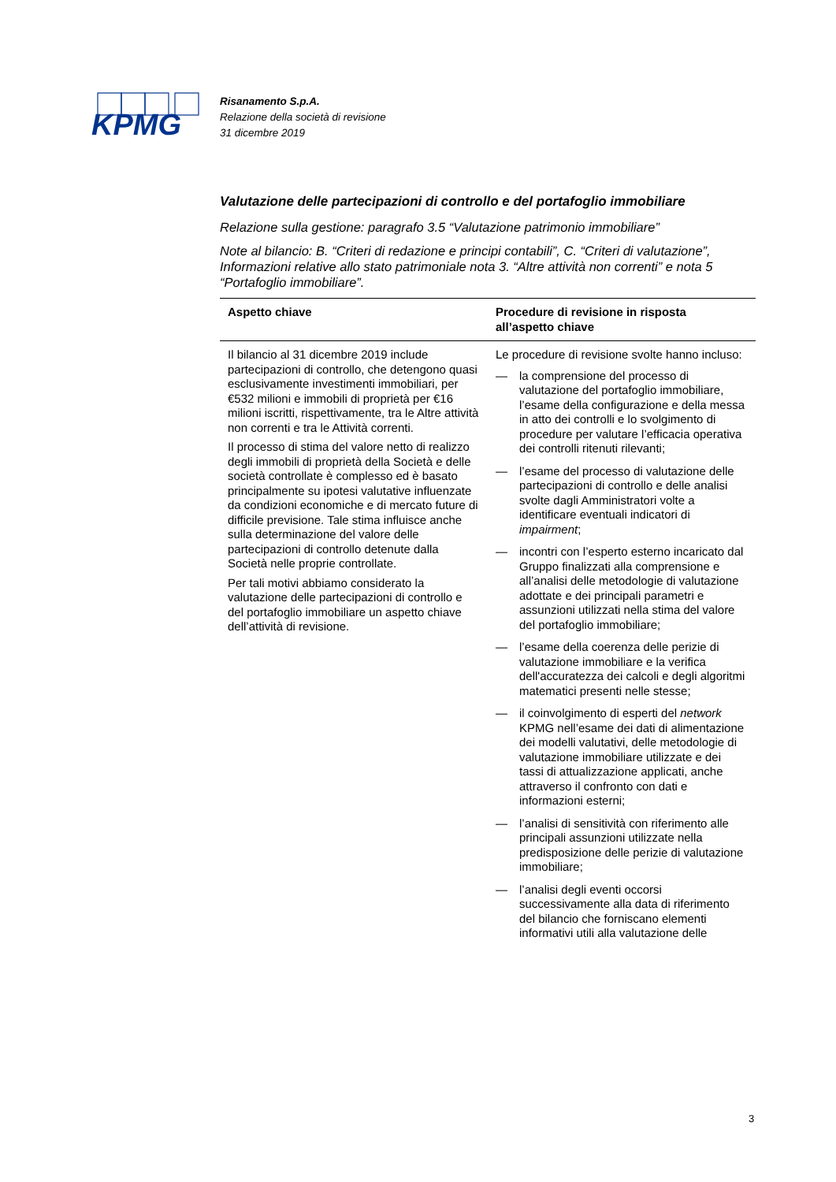KPMG
Risanamento S.p.A.
Relazione della società di revisione
31 dicembre 2019
Valutazione delle partecipazioni di controllo e del portafoglio immobiliare
Relazione sulla gestione: paragrafo 3.5 “Valutazione patrimonio immobiliare”
Note al bilancio: B. “Criteri di redazione e principi contabili”, C. “Criteri di valutazione”, Informazioni relative allo stato patrimoniale nota 3. “Altre attività non correnti” e nota 5 “Portafoglio immobiliare”.
| Aspetto chiave | Procedure di revisione in risposta all’aspetto chiave |
| --- | --- |
| Il bilancio al 31 dicembre 2019 include partecipazioni di controllo, che detengono quasi esclusivamente investimenti immobiliari, per €532 milioni e immobili di proprietà per €16 milioni iscritti, rispettivamente, tra le Altre attività non correnti e tra le Attività correnti. Il processo di stima del valore netto di realizzo degli immobili di proprietà della Società e delle società controllate è complesso ed è basato principalmente su ipotesi valutative influenzate da condizioni economiche e di mercato future di difficile previsione. Tale stima influisce anche sulla determinazione del valore delle partecipazioni di controllo detenute dalla Società nelle proprie controllate. Per tali motivi abbiamo considerato la valutazione delle partecipazioni di controllo e del portafoglio immobiliare un aspetto chiave dell’attività di revisione. | Le procedure di revisione svolte hanno incluso: — la comprensione del processo di valutazione del portafoglio immobiliare, l’esame della configurazione e della messa in atto dei controlli e lo svolgimento di procedure per valutare l’efficacia operativa dei controlli ritenuti rilevanti; — l’esame del processo di valutazione delle partecipazioni di controllo e delle analisi svolte dagli Amministratori volte a identificare eventuali indicatori di impairment ; — incontri con l’esperto esterno incaricato dal Gruppo finalizzati alla comprensione e all’analisi delle metodologie di valutazione adottate e dei principali parametri e assunzioni utilizzati nella stima del valore del portafoglio immobiliare; — l’esame della coerenza delle perizie di valutazione immobiliare e la verifica dell'accuratezza dei calcoli e degli algoritmi matematici presenti nelle stesse; — il coinvolgimento di esperti del network KPMG nell’esame dei dati di alimentazione dei modelli valutativi, delle metodologie di valutazione immobiliare utilizzate e dei tassi di attualizzazione applicati, anche attraverso il confronto con dati e informazioni esterni; — l’analisi di sensitività con riferimento alle principali assunzioni utilizzate nella predisposizione delle perizie di valutazione immobiliare; — l’analisi degli eventi occorsi successivamente alla data di riferimento del bilancio che forniscano elementi informativi utili alla valutazione delle |
3